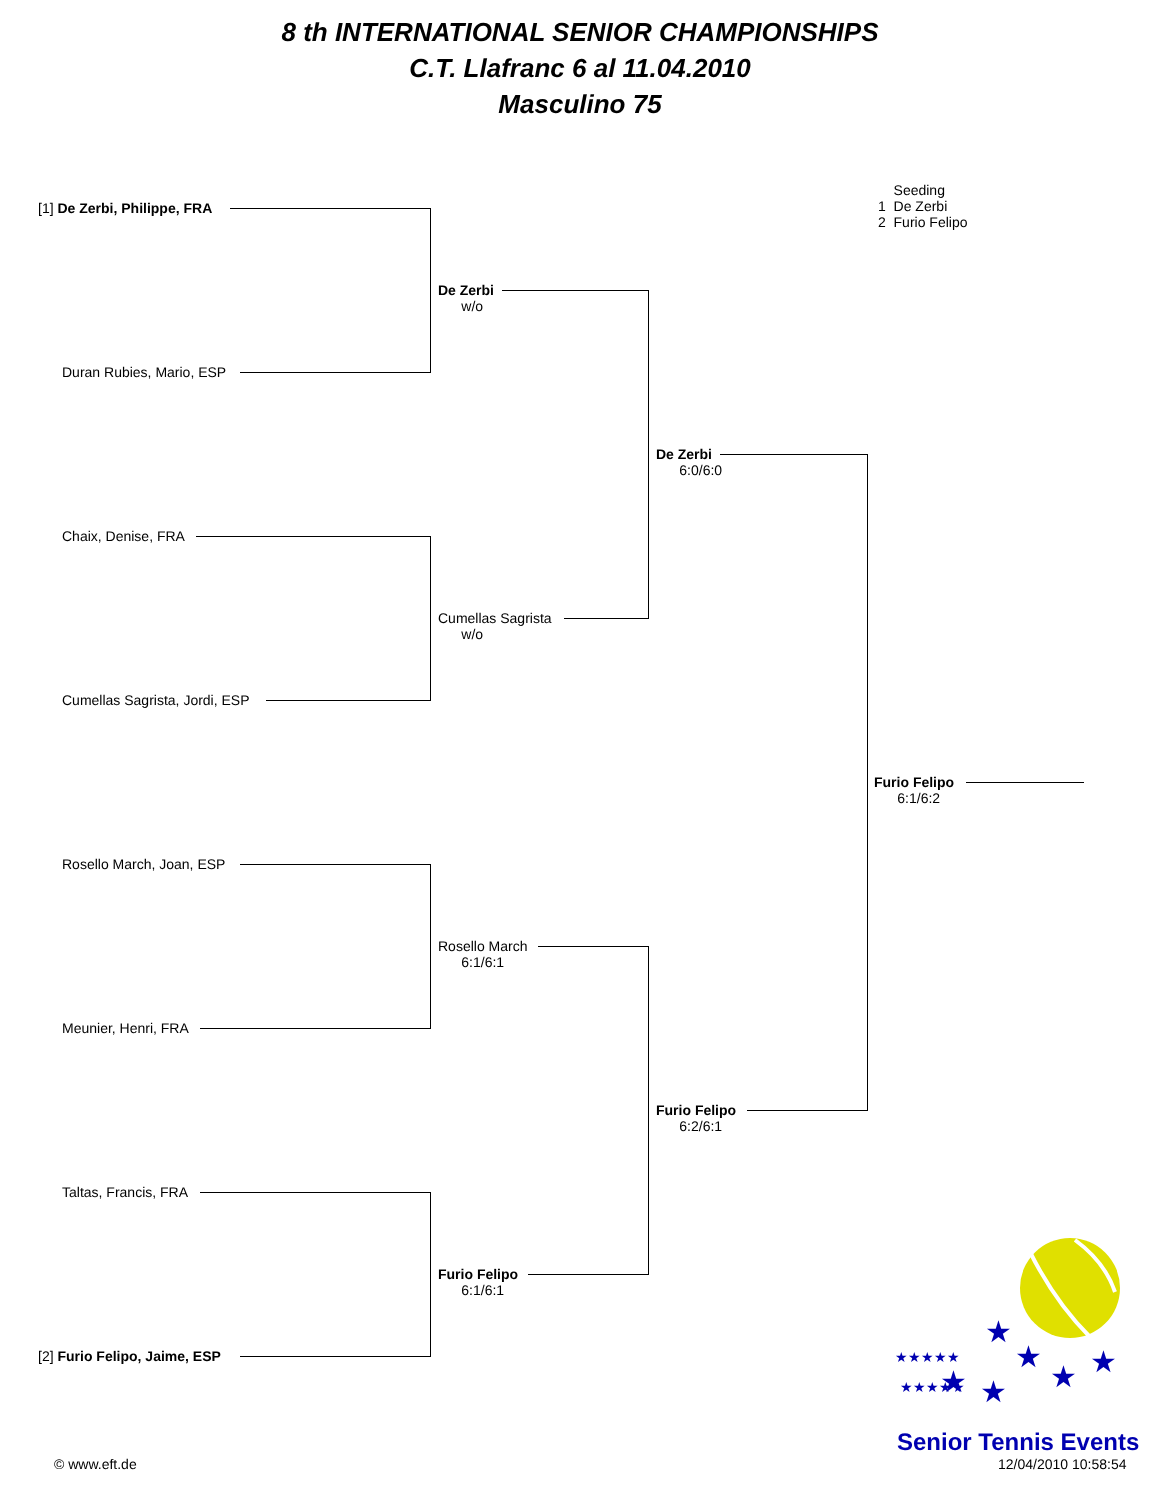8 th INTERNATIONAL SENIOR CHAMPIONSHIPS
C.T. Llafranc 6 al 11.04.2010
Masculino 75
Seeding
1 De Zerbi
2 Furio Felipo
[1] De Zerbi, Philippe, FRA
Duran Rubies, Mario, ESP
Chaix, Denise, FRA
Cumellas Sagrista, Jordi, ESP
Rosello March, Joan, ESP
Meunier, Henri, FRA
Taltas, Francis, FRA
[2] Furio Felipo, Jaime, ESP
De Zerbi
w/o
Cumellas Sagrista
w/o
Rosello March
6:1/6:1
Furio Felipo
6:1/6:1
De Zerbi
6:0/6:0
Furio Felipo
6:2/6:1
Furio Felipo
6:1/6:2
★
★
★
★
★
★
★★★★★
★★★★★
Senior Tennis Events
12/04/2010 10:58:54
© www.eft.de